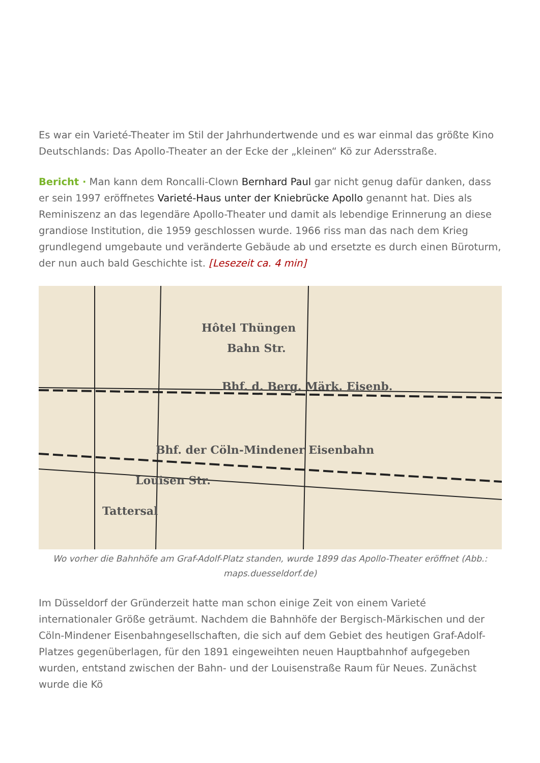Es war ein Varieté-Theater im Stil der Jahrhundertwende und es war einmal das größte Kino Deutschlands: Das Apollo-Theater an der Ecke der „kleinen“ Kö zur Adersstraße.
Bericht · Man kann dem Roncalli-Clown Bernhard Paul gar nicht genug dafür danken, dass er sein 1997 eröffnetes Varieté-Haus unter der Kniebrücke Apollo genannt hat. Dies als Reminiszenz an das legendäre Apollo-Theater und damit als lebendige Erinnerung an diese grandiose Institution, die 1959 geschlossen wurde. 1966 riss man das nach dem Krieg grundlegend umgebaute und veränderte Gebäude ab und ersetzte es durch einen Büroturm, der nun auch bald Geschichte ist. [Lesezeit ca. 4 min]
Hôtel Thüngen
Bahn Str.
Bhf. d. Berg. Märk. Eisenb.
Bhf. der Cöln-Mindener Eisenbahn
Louisen Str.
Tattersal
Wo vorher die Bahnhöfe am Graf-Adolf-Platz standen, wurde 1899 das Apollo-Theater eröffnet (Abb.: maps.duesseldorf.de)
Im Düsseldorf der Gründerzeit hatte man schon einige Zeit von einem Varieté internationaler Größe geträumt. Nachdem die Bahnhöfe der Bergisch-Märkischen und der Cöln-Mindener Eisenbahngesellschaften, die sich auf dem Gebiet des heutigen Graf-Adolf-Platzes gegenüberlagen, für den 1891 eingeweihten neuen Hauptbahnhof aufgegeben wurden, entstand zwischen der Bahn- und der Louisenstraße Raum für Neues. Zunächst wurde die Kö